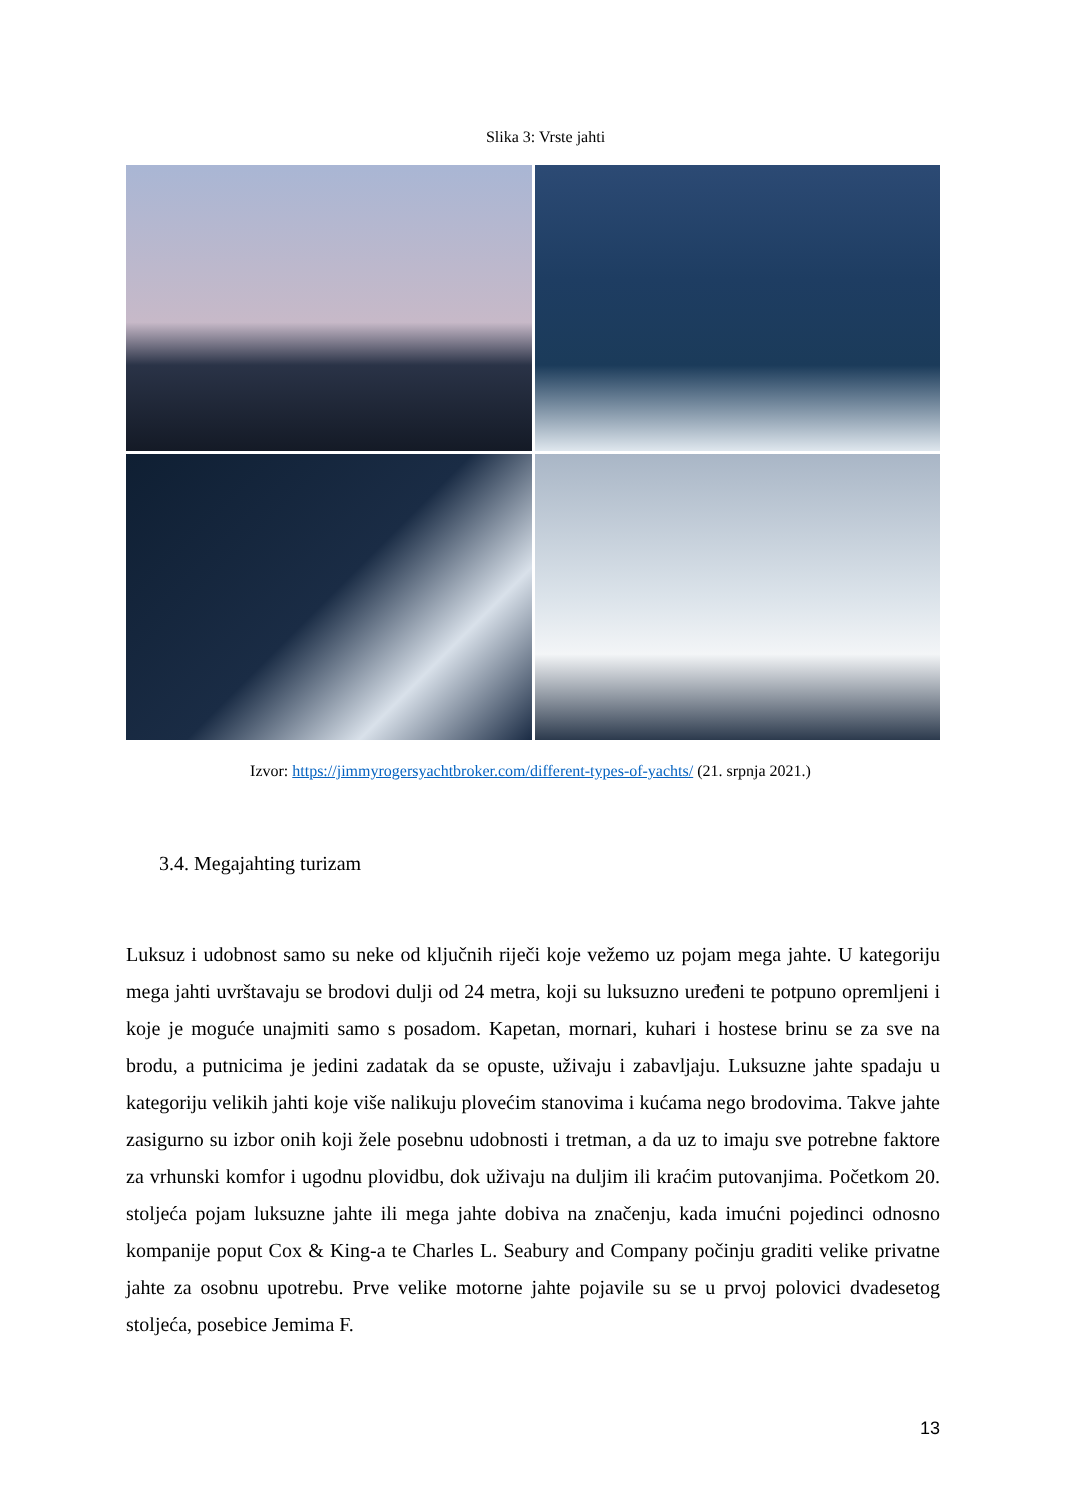Slika 3: Vrste jahti
Izvor: https://jimmyrogersyachtbroker.com/different-types-of-yachts/ (21. srpnja 2021.)
3.4. Megajahting turizam
Luksuz i udobnost samo su neke od ključnih riječi koje vežemo uz pojam mega jahte. U kategoriju mega jahti uvrštavaju se brodovi dulji od 24 metra, koji su luksuzno uređeni te potpuno opremljeni i koje je moguće unajmiti samo s posadom. Kapetan, mornari, kuhari i hostese brinu se za sve na brodu, a putnicima je jedini zadatak da se opuste, uživaju i zabavljaju. Luksuzne jahte spadaju u kategoriju velikih jahti koje više nalikuju plovećim stanovima i kućama nego brodovima. Takve jahte zasigurno su izbor onih koji žele posebnu udobnosti i tretman, a da uz to imaju sve potrebne faktore za vrhunski komfor i ugodnu plovidbu, dok uživaju na duljim ili kraćim putovanjima. Početkom 20. stoljeća pojam luksuzne jahte ili mega jahte dobiva na značenju, kada imućni pojedinci odnosno kompanije poput Cox & King-a te Charles L. Seabury and Company počinju graditi velike privatne jahte za osobnu upotrebu. Prve velike motorne jahte pojavile su se u prvoj polovici dvadesetog stoljeća, posebice Jemima F.
13